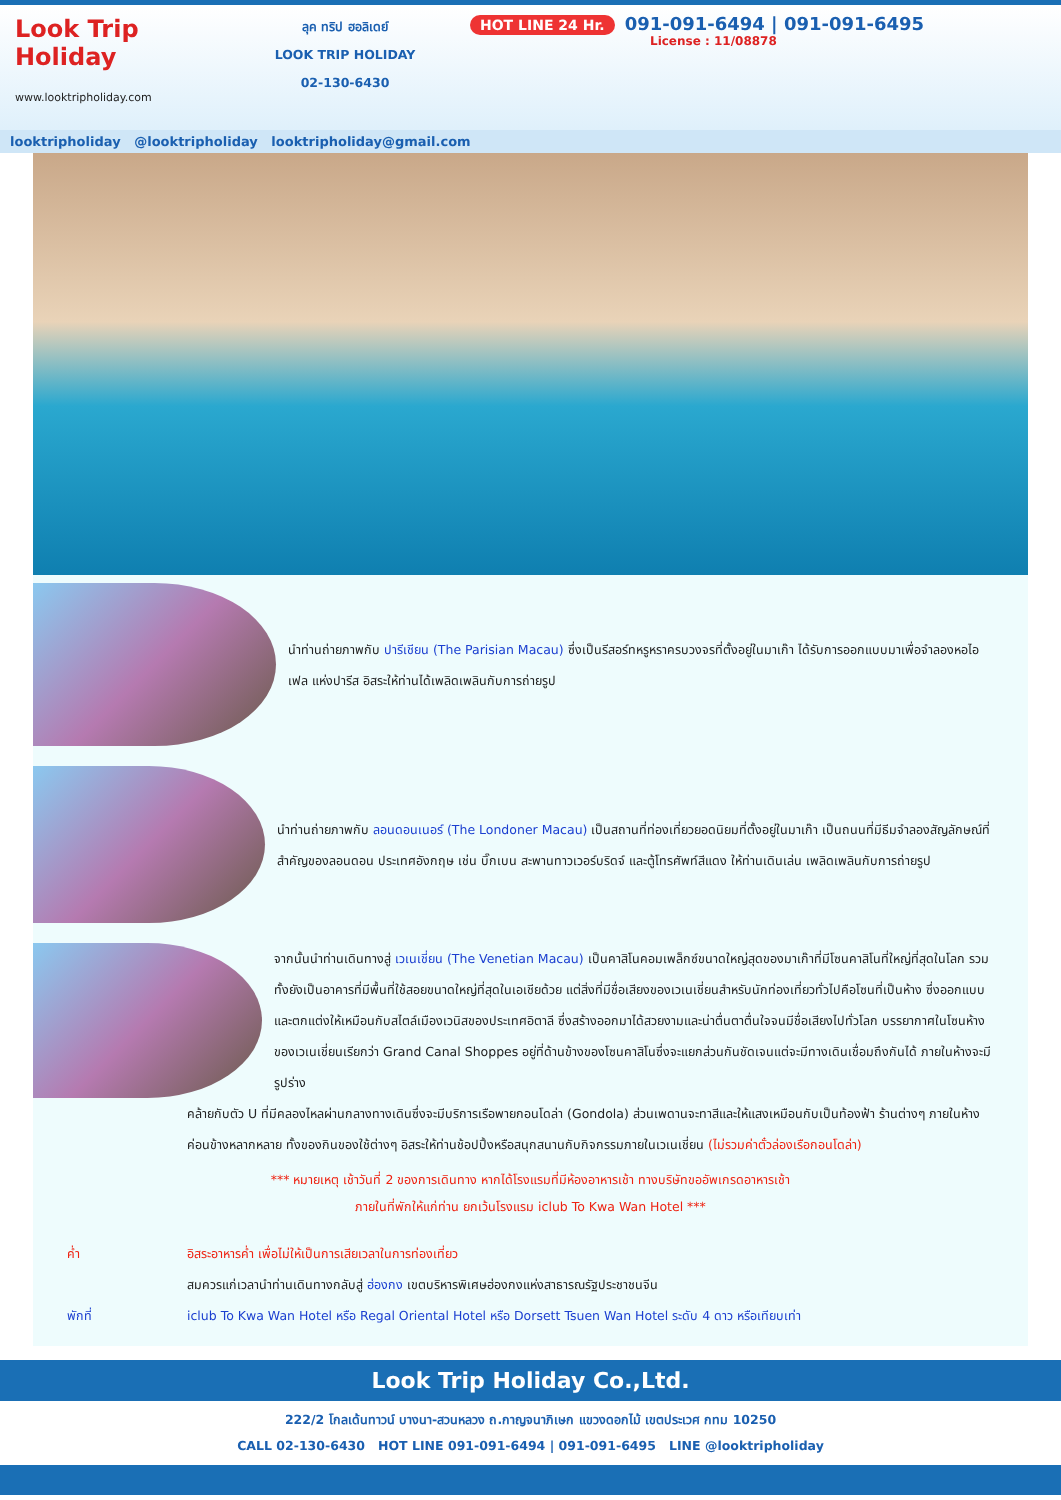Look Trip Holiday
www.looktripholiday.com
ลุค ทริป ฮอลิเดย์
LOOK TRIP HOLIDAY
02-130-6430
HOT LINE 24 Hr. 091-091-6494 | 091-091-6495
License : 11/08878
looktripholiday @looktripholiday looktripholiday@gmail.com
นำท่านถ่ายภาพกับ ปารีเชียน (The Parisian Macau) ซึ่งเป็นรีสอร์ทหรูหราครบวงจรที่ตั้งอยู่ในมาเก๊า ได้รับการออกแบบมาเพื่อจำลองหอไอเฟล แห่งปารีส อิสระให้ท่านได้เพลิดเพลินกับการถ่ายรูป
นำท่านถ่ายภาพกับ ลอนดอนเนอร์ (The Londoner Macau) เป็นสถานที่ท่องเที่ยวยอดนิยมที่ตั้งอยู่ในมาเก๊า เป็นถนนที่มีธีมจำลองสัญลักษณ์ที่สำคัญของลอนดอน ประเทศอังกฤษ เช่น บิ๊กเบน สะพานทาวเวอร์บริดจ์ และตู้โทรศัพท์สีแดง ให้ท่านเดินเล่น เพลิดเพลินกับการถ่ายรูป
จากนั้นนำท่านเดินทางสู่ เวเนเชี่ยน (The Venetian Macau) เป็นคาสิโนคอมเพล็กซ์ขนาดใหญ่สุดของมาเก๊าที่มีโซนคาสิโนที่ใหญ่ที่สุดในโลก รวมทั้งยังเป็นอาคารที่มีพื้นที่ใช้สอยขนาดใหญ่ที่สุดในเอเชียด้วย แต่สิ่งที่มีชื่อเสียงของเวเนเชี่ยนสำหรับนักท่องเที่ยวทั่วไปคือโซนที่เป็นห้าง ซึ่งออกแบบและตกแต่งให้เหมือนกับสไตล์เมืองเวนิสของประเทศอิตาลี ซึ่งสร้างออกมาได้สวยงามและน่าตื่นตาตื่นใจจนมีชื่อเสียงไปทั่วโลก บรรยากาศในโซนห้างของเวเนเชี่ยนเรียกว่า Grand Canal Shoppes อยู่ที่ด้านข้างของโซนคาสิโนซึ่งจะแยกส่วนกันชัดเจนแต่จะมีทางเดินเชื่อมถึงกันได้ ภายในห้างจะมีรูปร่าง
คล้ายกับตัว U ที่มีคลองไหลผ่านกลางทางเดินซึ่งจะมีบริการเรือพายกอนโดล่า (Gondola) ส่วนเพดานจะทาสีและให้แสงเหมือนกับเป็นท้องฟ้า ร้านต่างๆ ภายในห้างค่อนข้างหลากหลาย ทั้งของกินของใช้ต่างๆ อิสระให้ท่านช้อปปิ้งหรือสนุกสนานกับกิจกรรมภายในเวเนเชี่ยน (ไม่รวมค่าตั๋วล่องเรือกอนโดล่า)
*** หมายเหตุ เช้าวันที่ 2 ของการเดินทาง หากได้โรงแรมที่มีห้องอาหารเช้า ทางบริษัทขออัพเกรดอาหารเช้า
ภายในที่พักให้แก่ท่าน ยกเว้นโรงแรม iclub To Kwa Wan Hotel ***
ค่ำ อิสระอาหารค่ำ เพื่อไม่ให้เป็นการเสียเวลาในการท่องเที่ยว
สมควรแก่เวลานำท่านเดินทางกลับสู่ ฮ่องกง เขตบริหารพิเศษฮ่องกงแห่งสาธารณรัฐประชาชนจีน
พักที่ iclub To Kwa Wan Hotel หรือ Regal Oriental Hotel หรือ Dorsett Tsuen Wan Hotel ระดับ 4 ดาว หรือเทียบเท่า
Look Trip Holiday Co.,Ltd.
222/2 โกลเด้นทาวน์ บางนา-สวนหลวง ถ.กาญจนาภิเษก แขวงดอกไม้ เขตประเวศ กทม 10250
CALL 02-130-6430 HOT LINE 091-091-6494 | 091-091-6495 LINE @looktripholiday